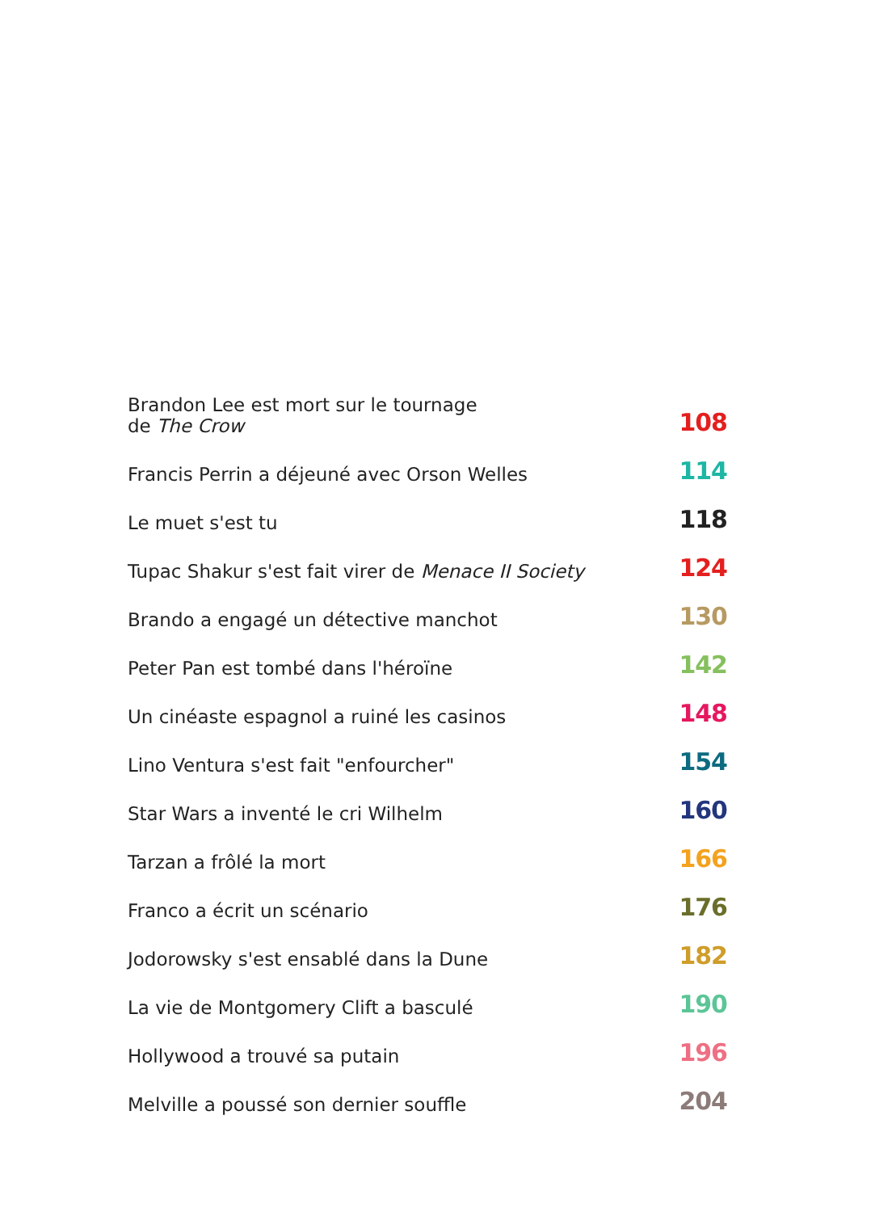Brandon Lee est mort sur le tournage
de The Crow 108
Francis Perrin a déjeuné avec Orson Welles 114
Le muet s'est tu 118
Tupac Shakur s'est fait virer de Menace II Society 124
Brando a engagé un détective manchot 130
Peter Pan est tombé dans l'héroïne 142
Un cinéaste espagnol a ruiné les casinos 148
Lino Ventura s'est fait "enfourcher" 154
Star Wars a inventé le cri Wilhelm 160
Tarzan a frôlé la mort 166
Franco a écrit un scénario 176
Jodorowsky s'est ensablé dans la Dune 182
La vie de Montgomery Clift a basculé 190
Hollywood a trouvé sa putain 196
Melville a poussé son dernier souffle 204